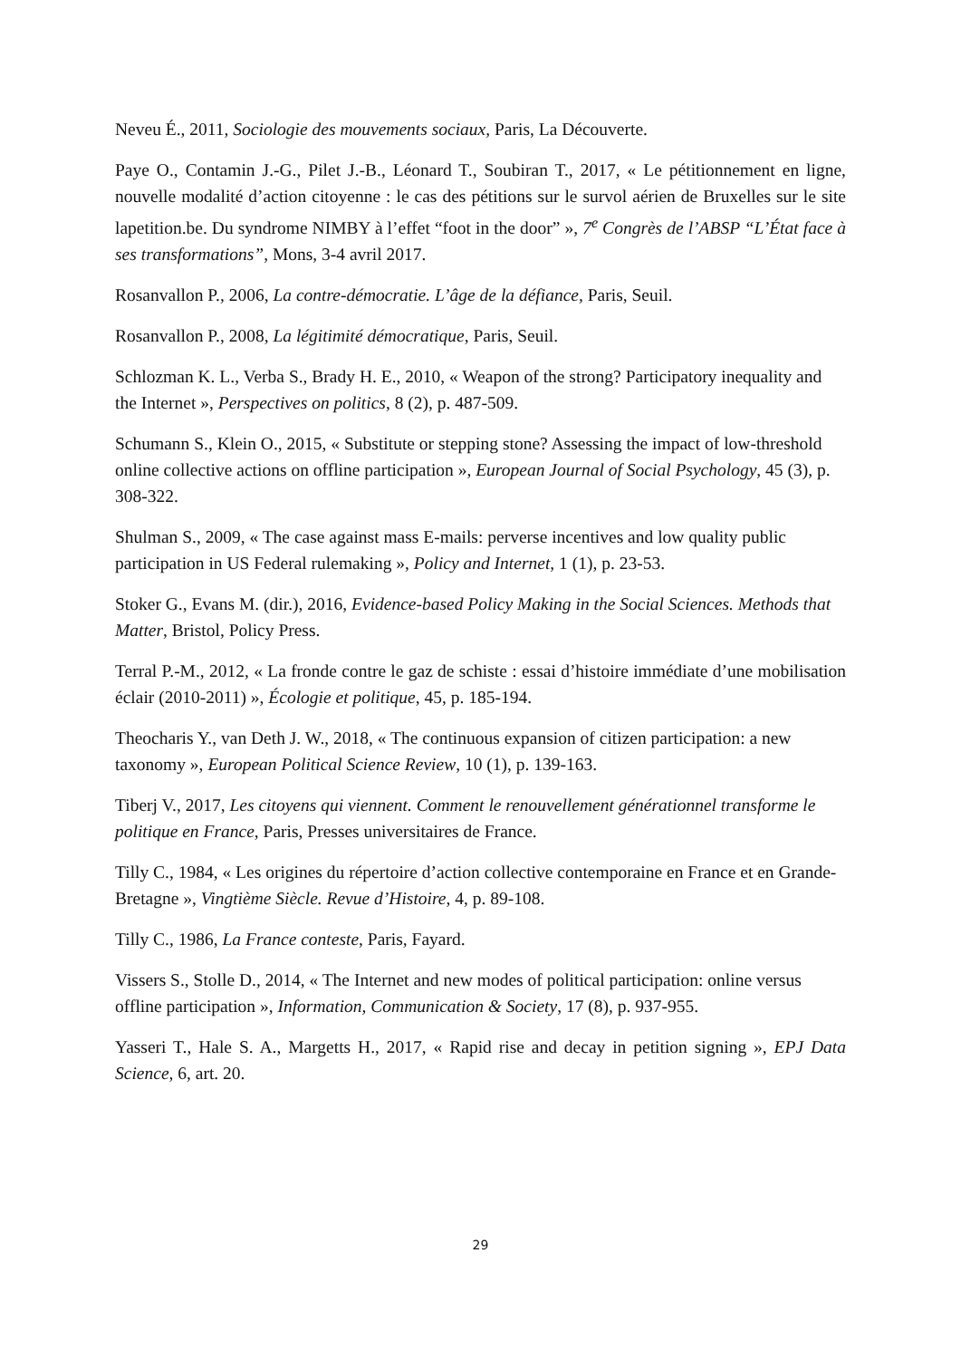Neveu É., 2011, Sociologie des mouvements sociaux, Paris, La Découverte.
Paye O., Contamin J.-G., Pilet J.-B., Léonard T., Soubiran T., 2017, « Le pétitionnement en ligne, nouvelle modalité d’action citoyenne : le cas des pétitions sur le survol aérien de Bruxelles sur le site lapetition.be. Du syndrome NIMBY à l’effet “foot in the door” », 7<sup>e</sup> Congrès de l’ABSP “L’État face à ses transformations”, Mons, 3-4 avril 2017.
Rosanvallon P., 2006, La contre-démocratie. L’âge de la défiance, Paris, Seuil.
Rosanvallon P., 2008, La légitimité démocratique, Paris, Seuil.
Schlozman K. L., Verba S., Brady H. E., 2010, « Weapon of the strong? Participatory inequality and the Internet », Perspectives on politics, 8 (2), p. 487-509.
Schumann S., Klein O., 2015, « Substitute or stepping stone? Assessing the impact of low-threshold online collective actions on offline participation », European Journal of Social Psychology, 45 (3), p. 308-322.
Shulman S., 2009, « The case against mass E-mails: perverse incentives and low quality public participation in US Federal rulemaking », Policy and Internet, 1 (1), p. 23-53.
Stoker G., Evans M. (dir.), 2016, Evidence-based Policy Making in the Social Sciences. Methods that Matter, Bristol, Policy Press.
Terral P.-M., 2012, « La fronde contre le gaz de schiste : essai d’histoire immédiate d’une mobilisation éclair (2010-2011) », Écologie et politique, 45, p. 185-194.
Theocharis Y., van Deth J. W., 2018, « The continuous expansion of citizen participation: a new taxonomy », European Political Science Review, 10 (1), p. 139-163.
Tiberj V., 2017, Les citoyens qui viennent. Comment le renouvellement générationnel transforme le politique en France, Paris, Presses universitaires de France.
Tilly C., 1984, « Les origines du répertoire d’action collective contemporaine en France et en Grande-Bretagne », Vingtième Siècle. Revue d’Histoire, 4, p. 89-108.
Tilly C., 1986, La France conteste, Paris, Fayard.
Vissers S., Stolle D., 2014, « The Internet and new modes of political participation: online versus offline participation », Information, Communication & Society, 17 (8), p. 937-955.
Yasseri T., Hale S. A., Margetts H., 2017, « Rapid rise and decay in petition signing », EPJ Data Science, 6, art. 20.
29